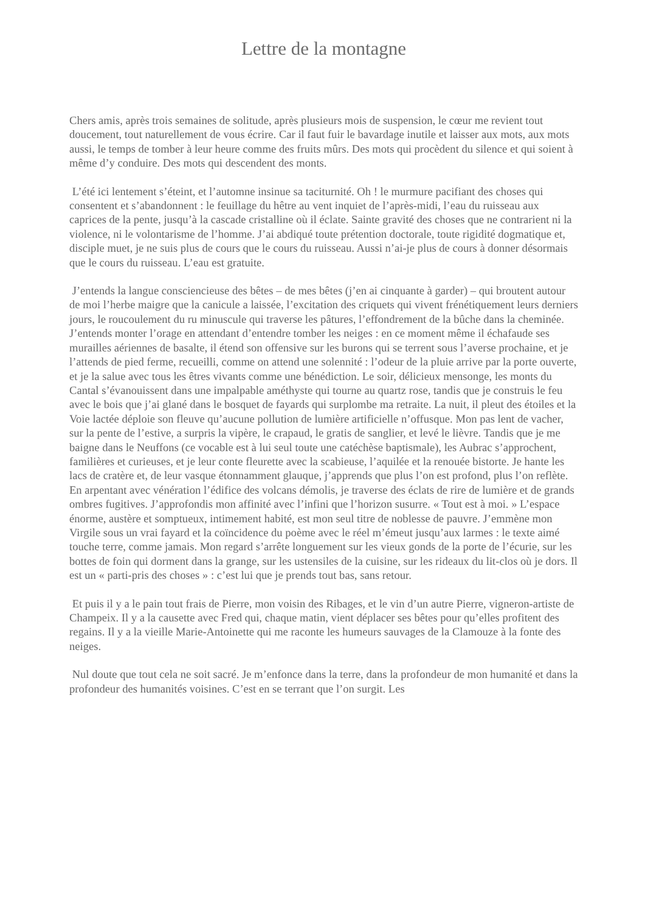Lettre de la montagne
Chers amis, après trois semaines de solitude, après plusieurs mois de suspension, le cœur me revient tout doucement, tout naturellement de vous écrire. Car il faut fuir le bavardage inutile et laisser aux mots, aux mots aussi, le temps de tomber à leur heure comme des fruits mûrs. Des mots qui procèdent du silence et qui soient à même d’y conduire. Des mots qui descendent des monts.
L’été ici lentement s’éteint, et l’automne insinue sa taciturnité. Oh ! le murmure pacifiant des choses qui consentent et s’abandonnent : le feuillage du hêtre au vent inquiet de l’après-midi, l’eau du ruisseau aux caprices de la pente, jusqu’à la cascade cristalline où il éclate. Sainte gravité des choses que ne contrarient ni la violence, ni le volontarisme de l’homme. J’ai abdiqué toute prétention doctorale, toute rigidité dogmatique et, disciple muet, je ne suis plus de cours que le cours du ruisseau. Aussi n’ai-je plus de cours à donner désormais que le cours du ruisseau. L’eau est gratuite.
J’entends la langue consciencieuse des bêtes – de mes bêtes (j’en ai cinquante à garder) – qui broutent autour de moi l’herbe maigre que la canicule a laissée, l’excitation des criquets qui vivent frénétiquement leurs derniers jours, le roucoulement du ru minuscule qui traverse les pâtures, l’effondrement de la bûche dans la cheminée. J’entends monter l’orage en attendant d’entendre tomber les neiges : en ce moment même il échafaude ses murailles aériennes de basalte, il étend son offensive sur les burons qui se terrent sous l’averse prochaine, et je l’attends de pied ferme, recueilli, comme on attend une solennité : l’odeur de la pluie arrive par la porte ouverte, et je la salue avec tous les êtres vivants comme une bénédiction. Le soir, délicieux mensonge, les monts du Cantal s’évanouissent dans une impalpable améthyste qui tourne au quartz rose, tandis que je construis le feu avec le bois que j’ai glané dans le bosquet de fayards qui surplombe ma retraite. La nuit, il pleut des étoiles et la Voie lactée déploie son fleuve qu’aucune pollution de lumière artificielle n’offusque. Mon pas lent de vacher, sur la pente de l’estive, a surpris la vipère, le crapaud, le gratis de sanglier, et levé le lièvre. Tandis que je me baigne dans le Neuffons (ce vocable est à lui seul toute une catéchèse baptismale), les Aubrac s’approchent, familières et curieuses, et je leur conte fleurette avec la scabieuse, l’aquilée et la renouée bistorte. Je hante les lacs de cratère et, de leur vasque étonnamment glauque, j’apprends que plus l’on est profond, plus l’on reflète. En arpentant avec vénération l’édifice des volcans démolis, je traverse des éclats de rire de lumière et de grands ombres fugitives. J’approfondis mon affinité avec l’infini que l’horizon susurre. « Tout est à moi. » L’espace énorme, austère et somptueux, intimement habité, est mon seul titre de noblesse de pauvre. J’emmène mon Virgile sous un vrai fayard et la coïncidence du poème avec le réel m’émeut jusqu’aux larmes : le texte aimé touche terre, comme jamais. Mon regard s’arrête longuement sur les vieux gonds de la porte de l’écurie, sur les bottes de foin qui dorment dans la grange, sur les ustensiles de la cuisine, sur les rideaux du lit-clos où je dors. Il est un « parti-pris des choses » : c’est lui que je prends tout bas, sans retour.
Et puis il y a le pain tout frais de Pierre, mon voisin des Ribages, et le vin d’un autre Pierre, vigneron-artiste de Champeix. Il y a la causette avec Fred qui, chaque matin, vient déplacer ses bêtes pour qu’elles profitent des regains. Il y a la vieille Marie-Antoinette qui me raconte les humeurs sauvages de la Clamouze à la fonte des neiges.
Nul doute que tout cela ne soit sacré. Je m’enfonce dans la terre, dans la profondeur de mon humanité et dans la profondeur des humanités voisines. C’est en se terrant que l’on surgit. Les